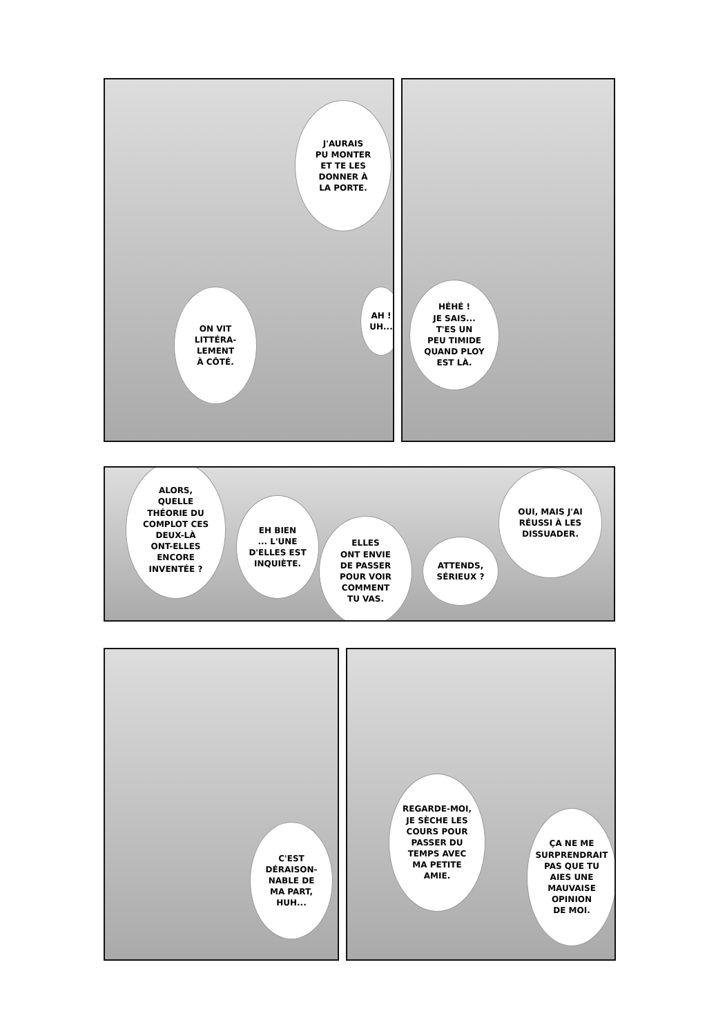J'AURAIS
PU MONTER
ET TE LES
DONNER À
LA PORTE.
ON VIT
LITTÉRA-
LEMENT
À CÔTÉ.
AH !
UH...
HÉHÉ !
JE SAIS...
T'ES UN
PEU TIMIDE
QUAND PLOY
EST LÀ.
ALORS,
QUELLE
THÉORIE DU
COMPLOT CES
DEUX-LÀ
ONT-ELLES
ENCORE
INVENTÉE ?
EH BIEN
... L'UNE
D'ELLES EST
INQUIÈTE.
ELLES
ONT ENVIE
DE PASSER
POUR VOIR
COMMENT
TU VAS.
ATTENDS,
SÉRIEUX ?
OUI, MAIS J'AI
RÉUSSI À LES
DISSUADER.
C'EST
DÉRAISON-
NABLE DE
MA PART,
HUH...
REGARDE-MOI,
JE SÈCHE LES
COURS POUR
PASSER DU
TEMPS AVEC
MA PETITE
AMIE.
ÇA NE ME
SURPRENDRAIT
PAS QUE TU
AIES UNE
MAUVAISE
OPINION
DE MOI.